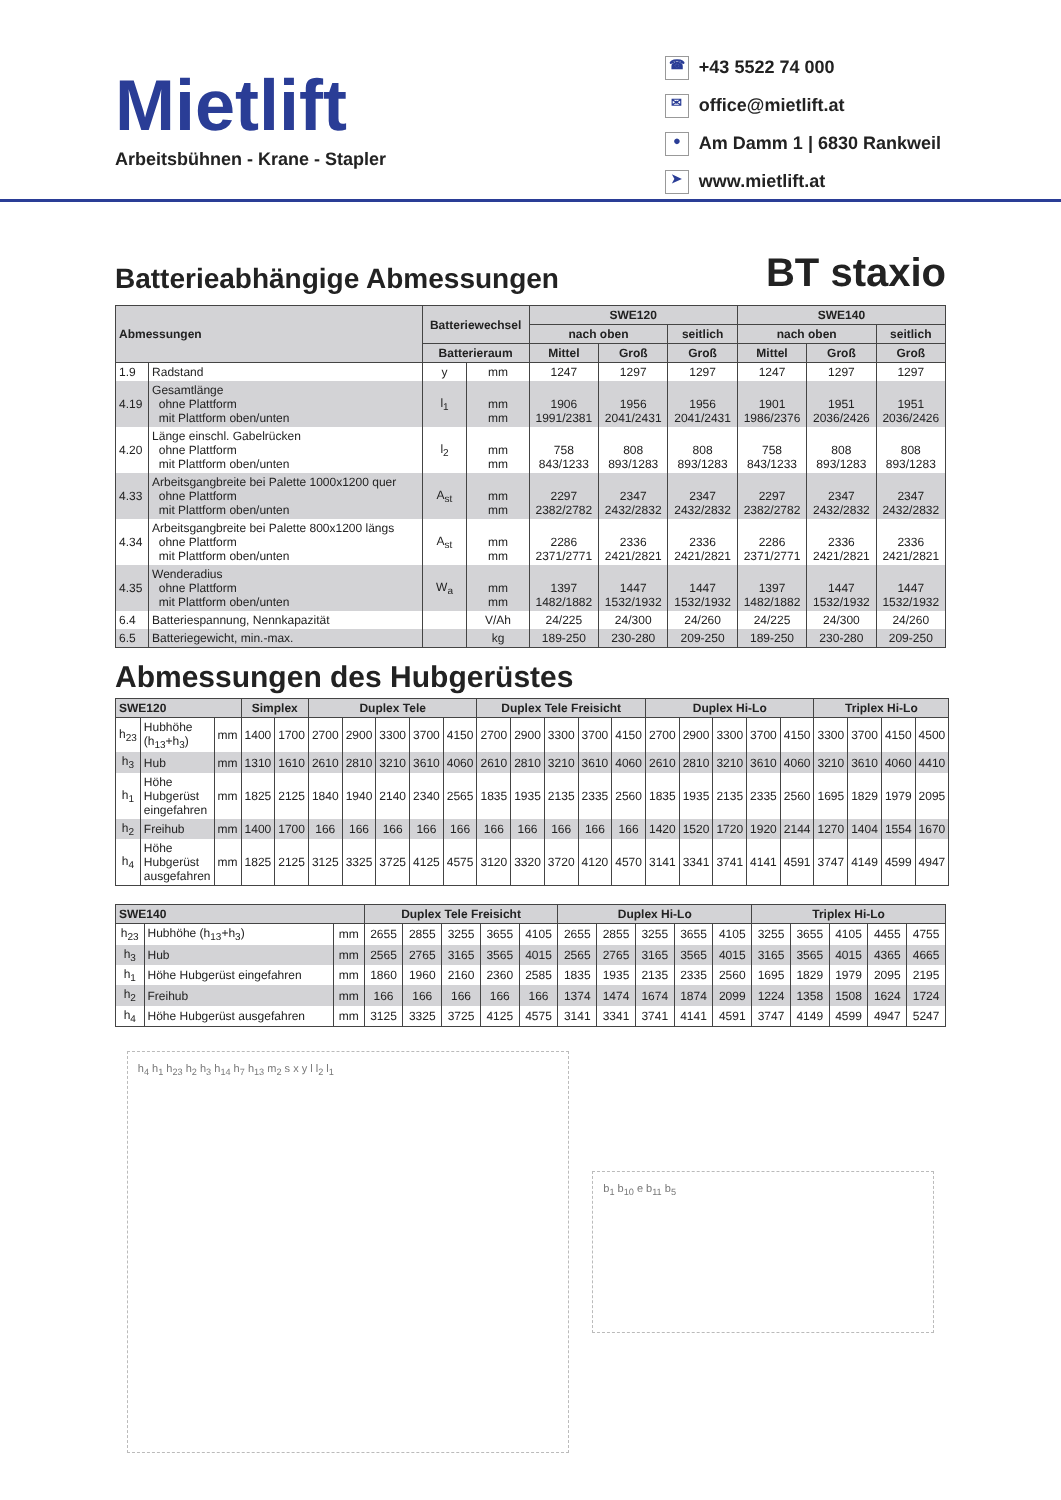Mietlift
Arbeitsbühnen - Krane - Stapler
☎ +43 5522 74 000
✉ office@mietlift.at
● Am Damm 1 | 6830 Rankweil
➤ www.mietlift.at
Batterieabhängige Abmessungen BT staxio
| Abmessungen | | Batteriewechsel | | SWE120 | | | SWE140 | | |
| --- | --- | --- | --- | --- | --- | --- | --- | --- | --- |
| | | | | nach oben | | seitlich | nach oben | | seitlich |
| | | Batterieraum | | Mittel | Groß | Groß | Mittel | Groß | Groß |
| 1.9 | Radstand | y | mm | 1247 | 1297 | 1297 | 1247 | 1297 | 1297 |
| 4.19 | Gesamtlänge ohne Plattform mit Plattform oben/unten | l<sub>1</sub> | mm mm | 1906 1991/2381 | 1956 2041/2431 | 1956 2041/2431 | 1901 1986/2376 | 1951 2036/2426 | 1951 2036/2426 |
| 4.20 | Länge einschl. Gabelrücken ohne Plattform mit Plattform oben/unten | l<sub>2</sub> | mm mm | 758 843/1233 | 808 893/1283 | 808 893/1283 | 758 843/1233 | 808 893/1283 | 808 893/1283 |
| 4.33 | Arbeitsgangbreite bei Palette 1000x1200 quer ohne Plattform mit Plattform oben/unten | A<sub>st</sub> | mm mm | 2297 2382/2782 | 2347 2432/2832 | 2347 2432/2832 | 2297 2382/2782 | 2347 2432/2832 | 2347 2432/2832 |
| 4.34 | Arbeitsgangbreite bei Palette 800x1200 längs ohne Plattform mit Plattform oben/unten | A<sub>st</sub> | mm mm | 2286 2371/2771 | 2336 2421/2821 | 2336 2421/2821 | 2286 2371/2771 | 2336 2421/2821 | 2336 2421/2821 |
| 4.35 | Wenderadius ohne Plattform mit Plattform oben/unten | W<sub>a</sub> | mm mm | 1397 1482/1882 | 1447 1532/1932 | 1447 1532/1932 | 1397 1482/1882 | 1447 1532/1932 | 1447 1532/1932 |
| 6.4 | Batteriespannung, Nennkapazität | | V/Ah | 24/225 | 24/300 | 24/260 | 24/225 | 24/300 | 24/260 |
| 6.5 | Batteriegewicht, min.-max. | | kg | 189-250 | 230-280 | 209-250 | 189-250 | 230-280 | 209-250 |
Abmessungen des Hubgerüstes
| SWE120 | | | Simplex | | Duplex Tele | | | | | Duplex Tele Freisicht | | | | | Duplex Hi-Lo | | | | | Triplex Hi-Lo | | | |
| --- | --- | --- | --- | --- | --- | --- | --- | --- | --- | --- | --- | --- | --- | --- | --- | --- | --- | --- | --- | --- | --- | --- | --- |
| h<sub>23</sub> | Hubhöhe (h<sub>13</sub>+h<sub>3</sub>) | mm | 1400 | 1700 | 2700 | 2900 | 3300 | 3700 | 4150 | 2700 | 2900 | 3300 | 3700 | 4150 | 2700 | 2900 | 3300 | 3700 | 4150 | 3300 | 3700 | 4150 | 4500 |
| h<sub>3</sub> | Hub | mm | 1310 | 1610 | 2610 | 2810 | 3210 | 3610 | 4060 | 2610 | 2810 | 3210 | 3610 | 4060 | 2610 | 2810 | 3210 | 3610 | 4060 | 3210 | 3610 | 4060 | 4410 |
| h<sub>1</sub> | Höhe Hubgerüst eingefahren | mm | 1825 | 2125 | 1840 | 1940 | 2140 | 2340 | 2565 | 1835 | 1935 | 2135 | 2335 | 2560 | 1835 | 1935 | 2135 | 2335 | 2560 | 1695 | 1829 | 1979 | 2095 |
| h<sub>2</sub> | Freihub | mm | 1400 | 1700 | 166 | 166 | 166 | 166 | 166 | 166 | 166 | 166 | 166 | 166 | 1420 | 1520 | 1720 | 1920 | 2144 | 1270 | 1404 | 1554 | 1670 |
| h<sub>4</sub> | Höhe Hubgerüst ausgefahren | mm | 1825 | 2125 | 3125 | 3325 | 3725 | 4125 | 4575 | 3120 | 3320 | 3720 | 4120 | 4570 | 3141 | 3341 | 3741 | 4141 | 4591 | 3747 | 4149 | 4599 | 4947 |
| SWE140 | | | Duplex Tele Freisicht | | | | | Duplex Hi-Lo | | | | | Triplex Hi-Lo | | | | |
| --- | --- | --- | --- | --- | --- | --- | --- | --- | --- | --- | --- | --- | --- | --- | --- | --- | --- |
| h<sub>23</sub> | Hubhöhe (h<sub>13</sub>+h<sub>3</sub>) | mm | 2655 | 2855 | 3255 | 3655 | 4105 | 2655 | 2855 | 3255 | 3655 | 4105 | 3255 | 3655 | 4105 | 4455 | 4755 |
| h<sub>3</sub> | Hub | mm | 2565 | 2765 | 3165 | 3565 | 4015 | 2565 | 2765 | 3165 | 3565 | 4015 | 3165 | 3565 | 4015 | 4365 | 4665 |
| h<sub>1</sub> | Höhe Hubgerüst eingefahren | mm | 1860 | 1960 | 2160 | 2360 | 2585 | 1835 | 1935 | 2135 | 2335 | 2560 | 1695 | 1829 | 1979 | 2095 | 2195 |
| h<sub>2</sub> | Freihub | mm | 166 | 166 | 166 | 166 | 166 | 1374 | 1474 | 1674 | 1874 | 2099 | 1224 | 1358 | 1508 | 1624 | 1724 |
| h<sub>4</sub> | Höhe Hubgerüst ausgefahren | mm | 3125 | 3325 | 3725 | 4125 | 4575 | 3141 | 3341 | 3741 | 4141 | 4591 | 3747 | 4149 | 4599 | 4947 | 5247 |
h<sub>4</sub> h<sub>1</sub> h<sub>23</sub> h<sub>2</sub> h<sub>3</sub> h<sub>14</sub> h<sub>7</sub> h<sub>13</sub> m<sub>2</sub> s x y l l<sub>2</sub> l<sub>1</sub>
b<sub>1</sub> b<sub>10</sub> e b<sub>11</sub> b<sub>5</sub>